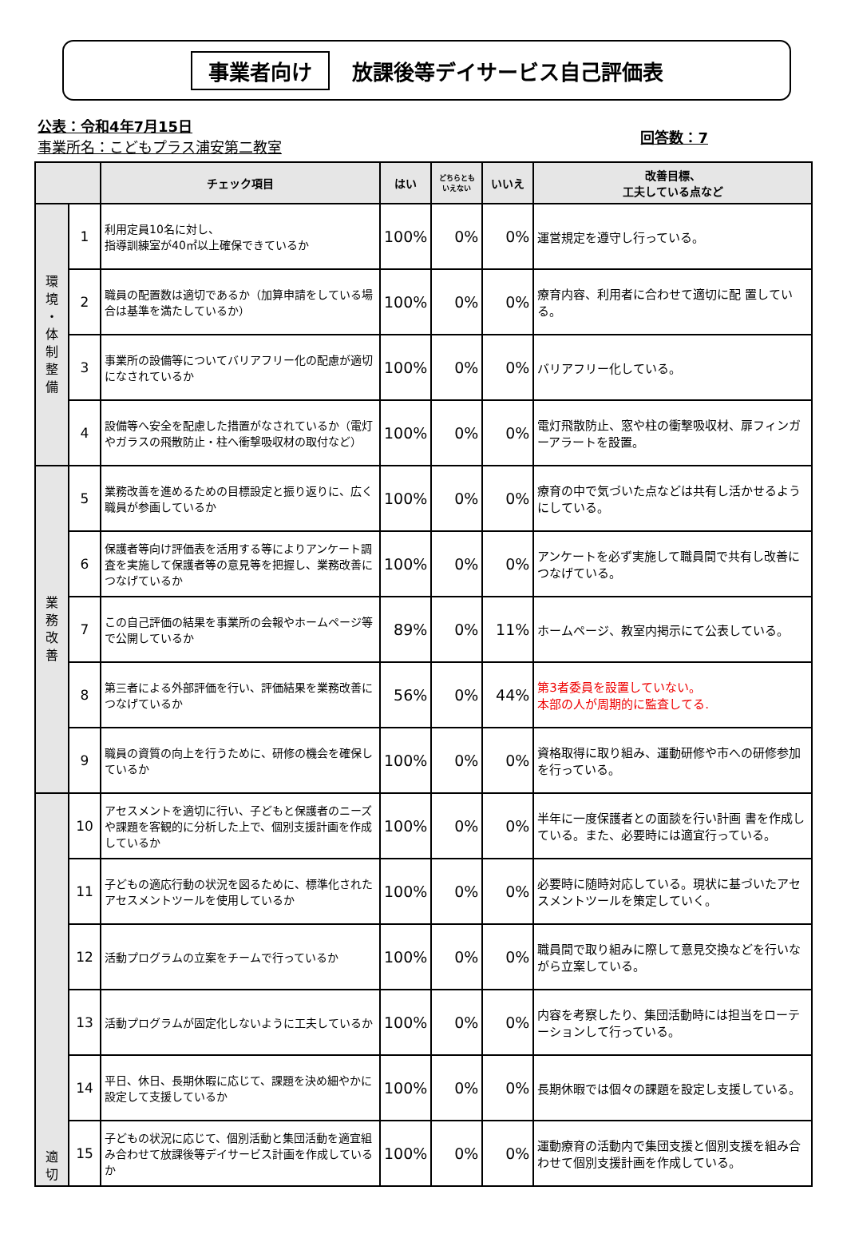事業者向け 放課後等デイサービス自己評価表
公表：令和4年7月15日
事業所名：こどもプラス浦安第二教室
回答数：7
| | | チェック項目 | はい | どちらとも いえない | いいえ | 改善目標、 工夫している点など |
| --- | --- | --- | --- | --- | --- | --- |
| 環 境 ・ 体 制 整 備 | 1 | 利用定員10名に対し、 指導訓練室が40㎡以上確保できているか | 100% | 0% | 0% | 運営規定を遵守し行っている。 |
| | 2 | 職員の配置数は適切であるか（加算申請をしている場合は基準を満たしているか） | 100% | 0% | 0% | 療育内容、利用者に合わせて適切に配 置している。 |
| | 3 | 事業所の設備等についてバリアフリー化の配慮が適切になされているか | 100% | 0% | 0% | バリアフリー化している。 |
| | 4 | 設備等へ安全を配慮した措置がなされているか（電灯やガラスの飛散防止・柱へ衝撃吸収材の取付など） | 100% | 0% | 0% | 電灯飛散防止、窓や柱の衝撃吸収材、扉フィンガーアラートを設置。 |
| 業 務 改 善 | 5 | 業務改善を進めるための目標設定と振り返りに、広く職員が参画しているか | 100% | 0% | 0% | 療育の中で気づいた点などは共有し活かせるようにしている。 |
| | 6 | 保護者等向け評価表を活用する等によりアンケート調査を実施して保護者等の意見等を把握し、業務改善につなげているか | 100% | 0% | 0% | アンケートを必ず実施して職員間で共有し改善につなげている。 |
| | 7 | この自己評価の結果を事業所の会報やホームページ等で公開しているか | 89% | 0% | 11% | ホームページ、教室内掲示にて公表している。 |
| | 8 | 第三者による外部評価を行い、評価結果を業務改善につなげているか | 56% | 0% | 44% | 第3者委員を設置していない。 本部の人が周期的に監査してる. |
| | 9 | 職員の資質の向上を行うために、研修の機会を確保しているか | 100% | 0% | 0% | 資格取得に取り組み、運動研修や市への研修参加を行っている。 |
| 適 切 | 10 | アセスメントを適切に行い、子どもと保護者のニーズや課題を客観的に分析した上で、個別支援計画を作成しているか | 100% | 0% | 0% | 半年に一度保護者との面談を行い計画 書を作成している。また、必要時には適宜行っている。 |
| | 11 | 子どもの適応行動の状況を図るために、標準化されたアセスメントツールを使用しているか | 100% | 0% | 0% | 必要時に随時対応している。現状に基づいたアセスメントツールを策定していく。 |
| | 12 | 活動プログラムの立案をチームで行っているか | 100% | 0% | 0% | 職員間で取り組みに際して意見交換などを行いながら立案している。 |
| | 13 | 活動プログラムが固定化しないように工夫しているか | 100% | 0% | 0% | 内容を考察したり、集団活動時には担当をローテーションして行っている。 |
| | 14 | 平日、休日、長期休暇に応じて、課題を決め細やかに設定して支援しているか | 100% | 0% | 0% | 長期休暇では個々の課題を設定し支援している。 |
| | 15 | 子どもの状況に応じて、個別活動と集団活動を適宜組み合わせて放課後等デイサービス計画を作成しているか | 100% | 0% | 0% | 運動療育の活動内で集団支援と個別支援を組み合わせて個別支援計画を作成している。 |